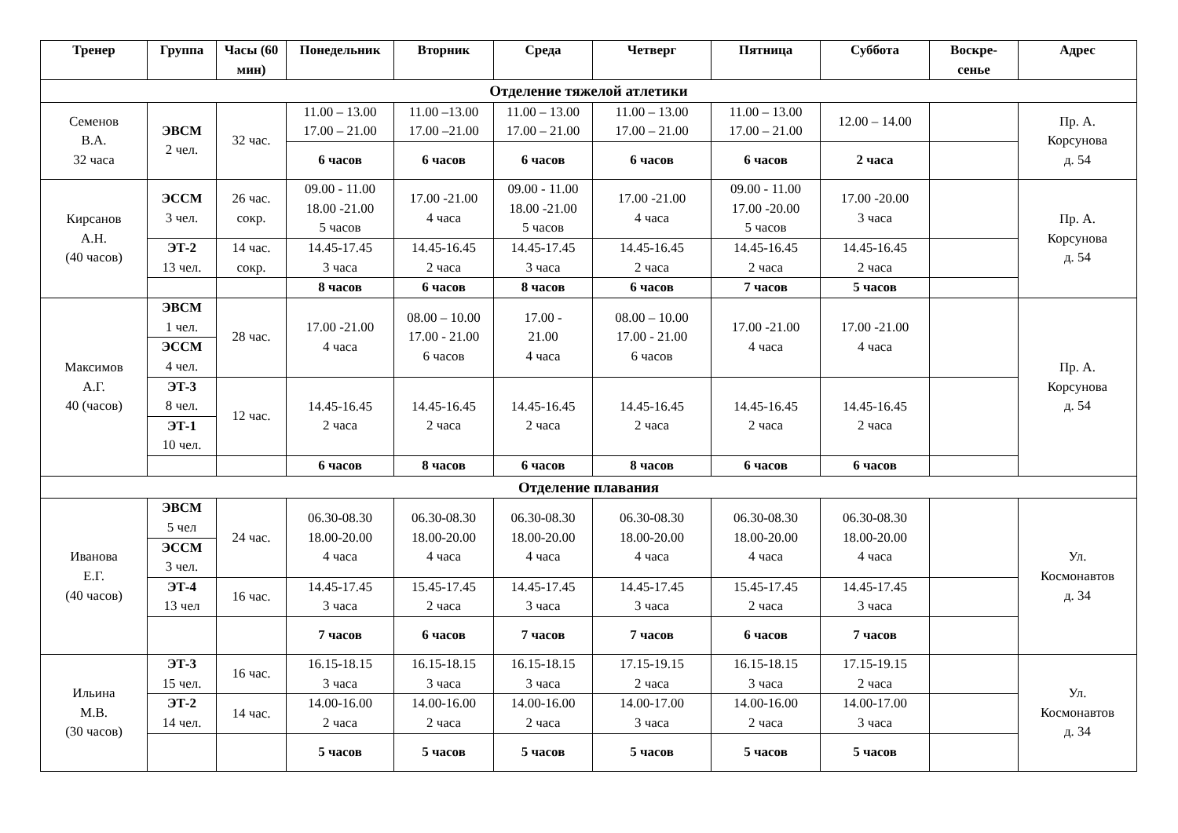| Тренер | Группа | Часы (60 мин) | Понедельник | Вторник | Среда | Четверг | Пятница | Суббота | Воскре- сенье | Адрес |
| --- | --- | --- | --- | --- | --- | --- | --- | --- | --- | --- |
| Отделение тяжелой атлетики | | | | | | | | | | |
| Семенов В.А. 32 часа | ЭВСМ 2 чел. | 32 час. | 11.00 – 13.00 17.00 – 21.00 | 11.00 –13.00 17.00 –21.00 | 11.00 – 13.00 17.00 – 21.00 | 11.00 – 13.00 17.00 – 21.00 | 11.00 – 13.00 17.00 – 21.00 | 12.00 – 14.00 | | Пр. А. Корсунова д. 54 |
| | | | 6 часов | 6 часов | 6 часов | 6 часов | 6 часов | 2 часа | | |
| Кирсанов А.Н. (40 часов) | ЭССМ 3 чел. | 26 час. сокр. | 09.00 - 11.00 18.00 -21.00 5 часов | 17.00 -21.00 4 часа | 09.00 - 11.00 18.00 -21.00 5 часов | 17.00 -21.00 4 часа | 09.00 - 11.00 17.00 -20.00 5 часов | 17.00 -20.00 3 часа | | Пр. А. Корсунова д. 54 |
| | ЭТ-2 13 чел. | 14 час. сокр. | 14.45-17.45 3 часа | 14.45-16.45 2 часа | 14.45-17.45 3 часа | 14.45-16.45 2 часа | 14.45-16.45 2 часа | 14.45-16.45 2 часа | | |
| | | | 8 часов | 6 часов | 8 часов | 6 часов | 7 часов | 5 часов | | |
| Максимов А.Г. 40 (часов) | ЭВСМ 1 чел. | 28 час. | 17.00 -21.00 4 часа | 08.00 – 10.00 17.00 - 21.00 6 часов | 17.00 - 21.00 4 часа | 08.00 – 10.00 17.00 - 21.00 6 часов | 17.00 -21.00 4 часа | 17.00 -21.00 4 часа | | Пр. А. Корсунова д. 54 |
| | ЭССМ 4 чел. | | | | | | | | | |
| | ЭТ-3 8 чел. | 12 час. | 14.45-16.45 2 часа | 14.45-16.45 2 часа | 14.45-16.45 2 часа | 14.45-16.45 2 часа | 14.45-16.45 2 часа | 14.45-16.45 2 часа | | |
| | ЭТ-1 10 чел. | | | | | | | | | |
| | | | 6 часов | 8 часов | 6 часов | 8 часов | 6 часов | 6 часов | | |
| Отделение плавания | | | | | | | | | | |
| Иванова Е.Г. (40 часов) | ЭВСМ 5 чел | 24 час. | 06.30-08.30 18.00-20.00 4 часа | 06.30-08.30 18.00-20.00 4 часа | 06.30-08.30 18.00-20.00 4 часа | 06.30-08.30 18.00-20.00 4 часа | 06.30-08.30 18.00-20.00 4 часа | 06.30-08.30 18.00-20.00 4 часа | | Ул. Космонавтов д. 34 |
| | ЭССМ 3 чел. | | | | | | | | | |
| | ЭТ-4 13 чел | 16 час. | 14.45-17.45 3 часа | 15.45-17.45 2 часа | 14.45-17.45 3 часа | 14.45-17.45 3 часа | 15.45-17.45 2 часа | 14.45-17.45 3 часа | | |
| | | | 7 часов | 6 часов | 7 часов | 7 часов | 6 часов | 7 часов | | |
| Ильина М.В. (30 часов) | ЭТ-3 15 чел. | 16 час. | 16.15-18.15 3 часа | 16.15-18.15 3 часа | 16.15-18.15 3 часа | 17.15-19.15 2 часа | 16.15-18.15 3 часа | 17.15-19.15 2 часа | | Ул. Космонавтов д. 34 |
| | ЭТ-2 14 чел. | 14 час. | 14.00-16.00 2 часа | 14.00-16.00 2 часа | 14.00-16.00 2 часа | 14.00-17.00 3 часа | 14.00-16.00 2 часа | 14.00-17.00 3 часа | | |
| | | | 5 часов | 5 часов | 5 часов | 5 часов | 5 часов | 5 часов | | |